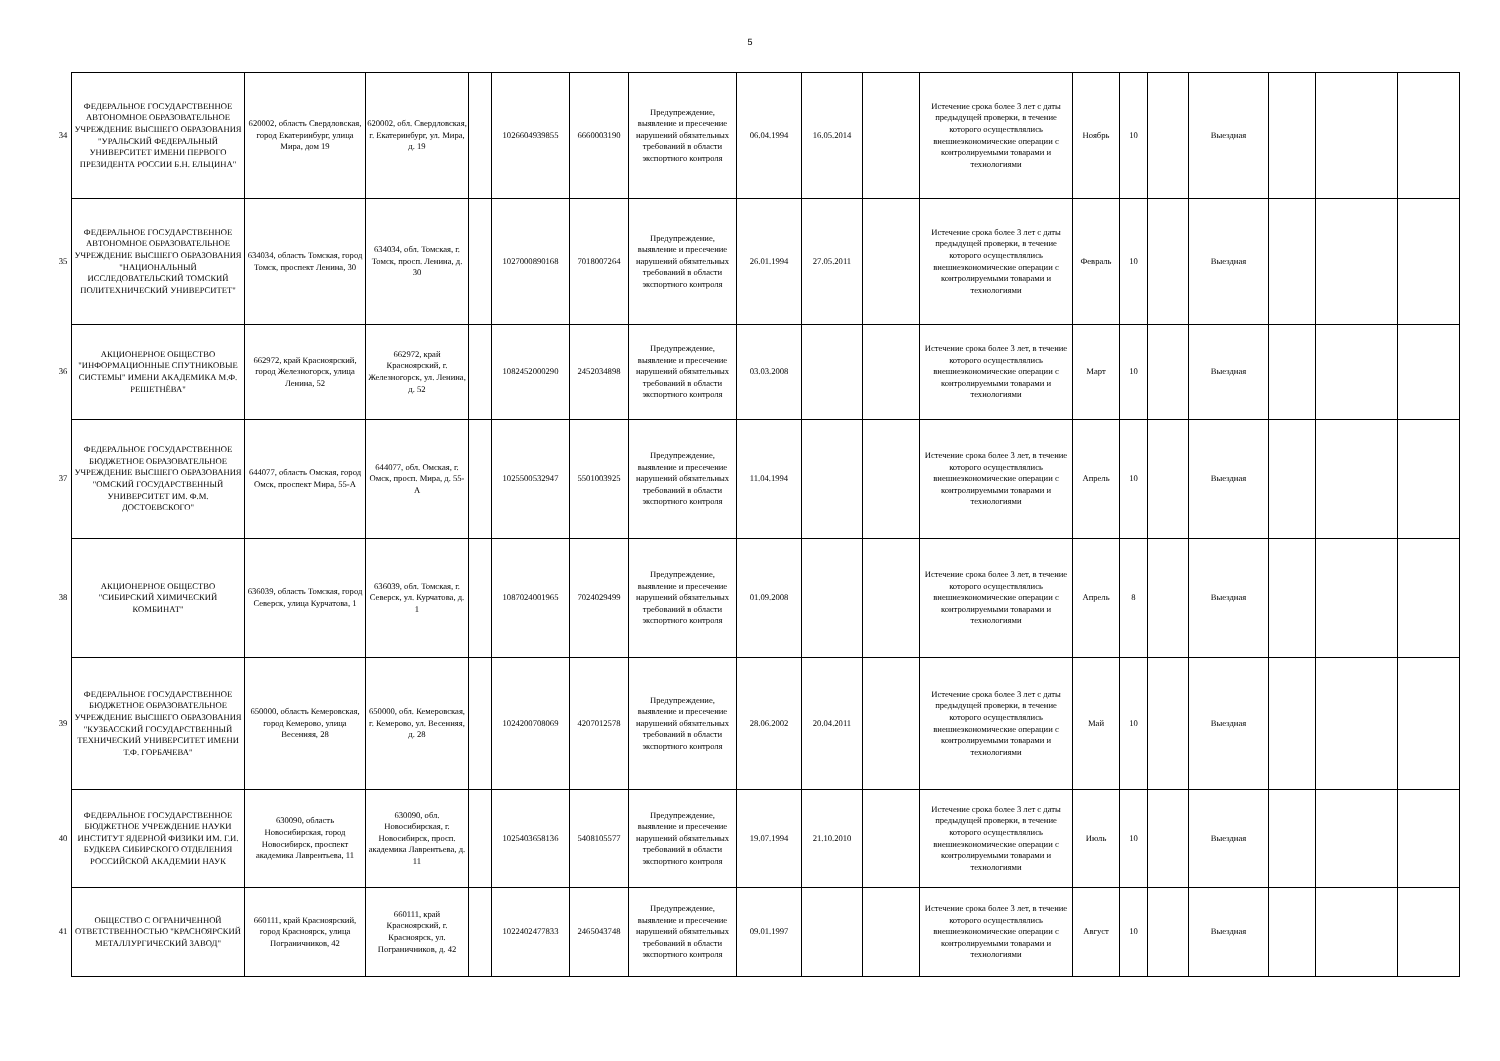5
| 34 | ФЕДЕРАЛЬНОЕ ГОСУДАРСТВЕННОЕ АВТОНОМНОЕ ОБРАЗОВАТЕЛЬНОЕ УЧРЕЖДЕНИЕ ВЫСШЕГО ОБРАЗОВАНИЯ "УРАЛЬСКИЙ ФЕДЕРАЛЬНЫЙ УНИВЕРСИТЕТ ИМЕНИ ПЕРВОГО ПРЕЗИДЕНТА РОССИИ Б.Н. ЕЛЬЦИНА" | 620002, область Свердловская, город Екатеринбург, улица Мира, дом 19 | 620002, обл. Свердловская, г. Екатеринбург, ул. Мира, д. 19 | | 1026604939855 | 6660003190 | Предупреждение, выявление и пресечение нарушений обязательных требований в области экспортного контроля | 06.04.1994 | 16.05.2014 | | Истечение срока более 3 лет с даты предыдущей проверки, в течение которого осуществлялись внешнеэкономические операции с контролируемыми товарами и технологиями | Ноябрь | 10 | | Выездная | | | |
| 35 | ФЕДЕРАЛЬНОЕ ГОСУДАРСТВЕННОЕ АВТОНОМНОЕ ОБРАЗОВАТЕЛЬНОЕ УЧРЕЖДЕНИЕ ВЫСШЕГО ОБРАЗОВАНИЯ "НАЦИОНАЛЬНЫЙ ИССЛЕДОВАТЕЛЬСКИЙ ТОМСКИЙ ПОЛИТЕХНИЧЕСКИЙ УНИВЕРСИТЕТ" | 634034, область Томская, город Томск, проспект Ленина, 30 | 634034, обл. Томская, г. Томск, просп. Ленина, д. 30 | | 1027000890168 | 7018007264 | Предупреждение, выявление и пресечение нарушений обязательных требований в области экспортного контроля | 26.01.1994 | 27.05.2011 | | Истечение срока более 3 лет с даты предыдущей проверки, в течение которого осуществлялись внешнеэкономические операции с контролируемыми товарами и технологиями | Февраль | 10 | | Выездная | | | |
| 36 | АКЦИОНЕРНОЕ ОБЩЕСТВО "ИНФОРМАЦИОННЫЕ СПУТНИКОВЫЕ СИСТЕМЫ" ИМЕНИ АКАДЕМИКА М.Ф. РЕШЕТНЁВА" | 662972, край Красноярский, город Железногорск, улица Ленина, 52 | 662972, край Красноярский, г. Железногорск, ул. Ленина, д. 52 | | 1082452000290 | 2452034898 | Предупреждение, выявление и пресечение нарушений обязательных требований в области экспортного контроля | 03.03.2008 | | | Истечение срока более 3 лет, в течение которого осуществлялись внешнеэкономические операции с контролируемыми товарами и технологиями | Март | 10 | | Выездная | | | |
| 37 | ФЕДЕРАЛЬНОЕ ГОСУДАРСТВЕННОЕ БЮДЖЕТНОЕ ОБРАЗОВАТЕЛЬНОЕ УЧРЕЖДЕНИЕ ВЫСШЕГО ОБРАЗОВАНИЯ "ОМСКИЙ ГОСУДАРСТВЕННЫЙ УНИВЕРСИТЕТ ИМ. Ф.М. ДОСТОЕВСКОГО" | 644077, область Омская, город Омск, проспект Мира, 55-А | 644077, обл. Омская, г. Омск, просп. Мира, д. 55-А | | 1025500532947 | 5501003925 | Предупреждение, выявление и пресечение нарушений обязательных требований в области экспортного контроля | 11.04.1994 | | | Истечение срока более 3 лет, в течение которого осуществлялись внешнеэкономические операции с контролируемыми товарами и технологиями | Апрель | 10 | | Выездная | | | |
| 38 | АКЦИОНЕРНОЕ ОБЩЕСТВО "СИБИРСКИЙ ХИМИЧЕСКИЙ КОМБИНАТ" | 636039, область Томская, город Северск, улица Курчатова, 1 | 636039, обл. Томская, г. Северск, ул. Курчатова, д. 1 | | 1087024001965 | 7024029499 | Предупреждение, выявление и пресечение нарушений обязательных требований в области экспортного контроля | 01.09.2008 | | | Истечение срока более 3 лет, в течение которого осуществлялись внешнеэкономические операции с контролируемыми товарами и технологиями | Апрель | 8 | | Выездная | | | |
| 39 | ФЕДЕРАЛЬНОЕ ГОСУДАРСТВЕННОЕ БЮДЖЕТНОЕ ОБРАЗОВАТЕЛЬНОЕ УЧРЕЖДЕНИЕ ВЫСШЕГО ОБРАЗОВАНИЯ "КУЗБАССКИЙ ГОСУДАРСТВЕННЫЙ ТЕХНИЧЕСКИЙ УНИВЕРСИТЕТ ИМЕНИ Т.Ф. ГОРБАЧЕВА" | 650000, область Кемеровская, город Кемерово, улица Весенняя, 28 | 650000, обл. Кемеровская, г. Кемерово, ул. Весенняя, д. 28 | | 1024200708069 | 4207012578 | Предупреждение, выявление и пресечение нарушений обязательных требований в области экспортного контроля | 28.06.2002 | 20.04.2011 | | Истечение срока более 3 лет с даты предыдущей проверки, в течение которого осуществлялись внешнеэкономические операции с контролируемыми товарами и технологиями | Май | 10 | | Выездная | | | |
| 40 | ФЕДЕРАЛЬНОЕ ГОСУДАРСТВЕННОЕ БЮДЖЕТНОЕ УЧРЕЖДЕНИЕ НАУКИ ИНСТИТУТ ЯДЕРНОЙ ФИЗИКИ ИМ. Г.И. БУДКЕРА СИБИРСКОГО ОТДЕЛЕНИЯ РОССИЙСКОЙ АКАДЕМИИ НАУК | 630090, область Новосибирская, город Новосибирск, проспект академика Лаврентьева, 11 | 630090, обл. Новосибирская, г. Новосибирск, просп. академика Лаврентьева, д. 11 | | 1025403658136 | 5408105577 | Предупреждение, выявление и пресечение нарушений обязательных требований в области экспортного контроля | 19.07.1994 | 21.10.2010 | | Истечение срока более 3 лет с даты предыдущей проверки, в течение которого осуществлялись внешнеэкономические операции с контролируемыми товарами и технологиями | Июль | 10 | | Выездная | | | |
| 41 | ОБЩЕСТВО С ОГРАНИЧЕННОЙ ОТВЕТСТВЕННОСТЬЮ "КРАСНОЯРСКИЙ МЕТАЛЛУРГИЧЕСКИЙ ЗАВОД" | 660111, край Красноярский, город Красноярск, улица Пограничников, 42 | 660111, край Красноярский, г. Красноярск, ул. Пограничников, д. 42 | | 1022402477833 | 2465043748 | Предупреждение, выявление и пресечение нарушений обязательных требований в области экспортного контроля | 09.01.1997 | | | Истечение срока более 3 лет, в течение которого осуществлялись внешнеэкономические операции с контролируемыми товарами и технологиями | Август | 10 | | Выездная | | | |